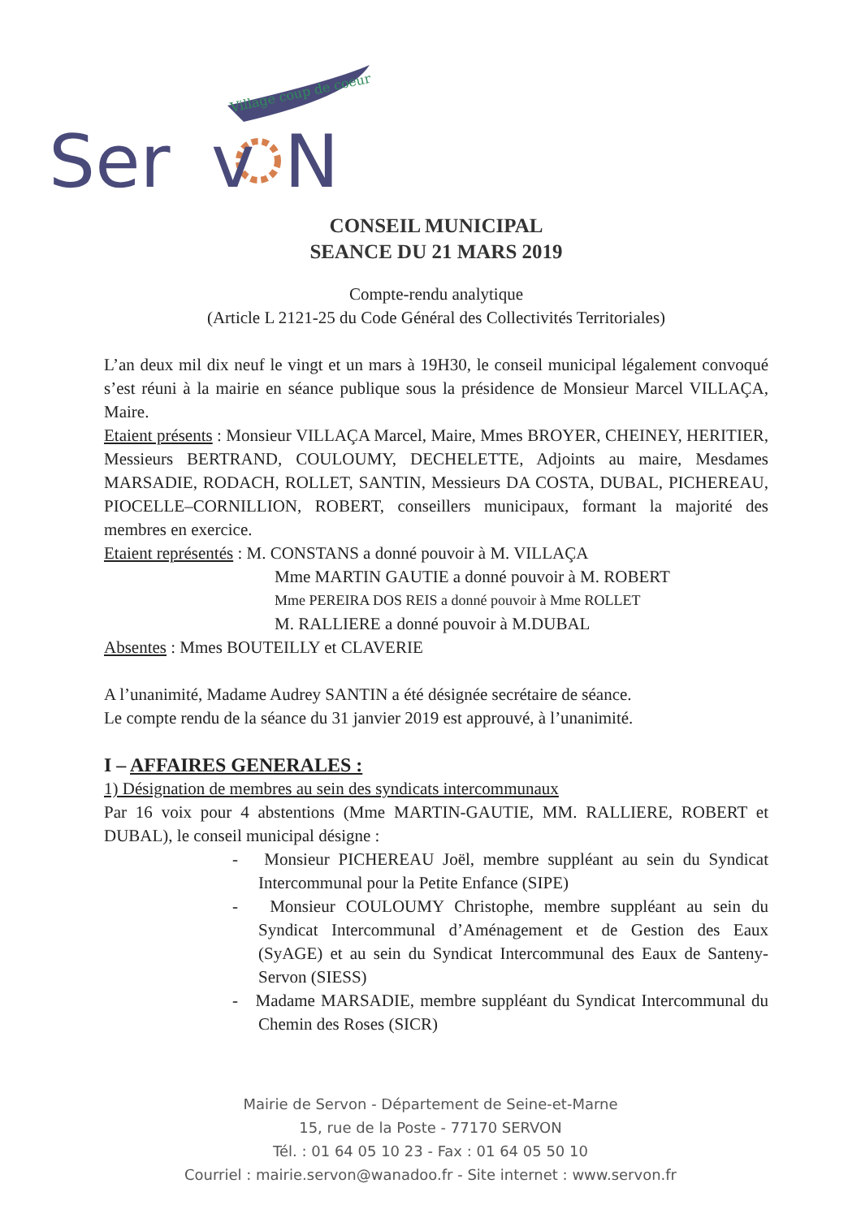Village coup de coeur
Ser
N
v
CONSEIL MUNICIPAL
SEANCE DU 21 MARS 2019
Compte-rendu analytique
(Article L 2121-25 du Code Général des Collectivités Territoriales)
L’an deux mil dix neuf le vingt et un mars à 19H30, le conseil municipal légalement convoqué s’est réuni à la mairie en séance publique sous la présidence de Monsieur Marcel VILLAÇA, Maire.
Etaient présents : Monsieur VILLAÇA Marcel, Maire, Mmes BROYER, CHEINEY, HERITIER, Messieurs BERTRAND, COULOUMY, DECHELETTE, Adjoints au maire, Mesdames MARSADIE, RODACH, ROLLET, SANTIN, Messieurs DA COSTA, DUBAL, PICHEREAU, PIOCELLE–CORNILLION, ROBERT, conseillers municipaux, formant la majorité des membres en exercice.
Etaient représentés : M. CONSTANS a donné pouvoir à M. VILLAÇA
Mme MARTIN GAUTIE a donné pouvoir à M. ROBERT
Mme PEREIRA DOS REIS a donné pouvoir à Mme ROLLET
M. RALLIERE a donné pouvoir à M.DUBAL
Absentes : Mmes BOUTEILLY et CLAVERIE
A l’unanimité, Madame Audrey SANTIN a été désignée secrétaire de séance.
Le compte rendu de la séance du 31 janvier 2019 est approuvé, à l’unanimité.
I – AFFAIRES GENERALES :
1) Désignation de membres au sein des syndicats intercommunaux
Par 16 voix pour 4 abstentions (Mme MARTIN-GAUTIE, MM. RALLIERE, ROBERT et DUBAL), le conseil municipal désigne :
- Monsieur PICHEREAU Joël, membre suppléant au sein du Syndicat Intercommunal pour la Petite Enfance (SIPE)
- Monsieur COULOUMY Christophe, membre suppléant au sein du Syndicat Intercommunal d’Aménagement et de Gestion des Eaux (SyAGE) et au sein du Syndicat Intercommunal des Eaux de Santeny-Servon (SIESS)
- Madame MARSADIE, membre suppléant du Syndicat Intercommunal du Chemin des Roses (SICR)
Mairie de Servon - Département de Seine-et-Marne
15, rue de la Poste - 77170 SERVON
Tél. : 01 64 05 10 23 - Fax : 01 64 05 50 10
Courriel : mairie.servon@wanadoo.fr - Site internet : www.servon.fr